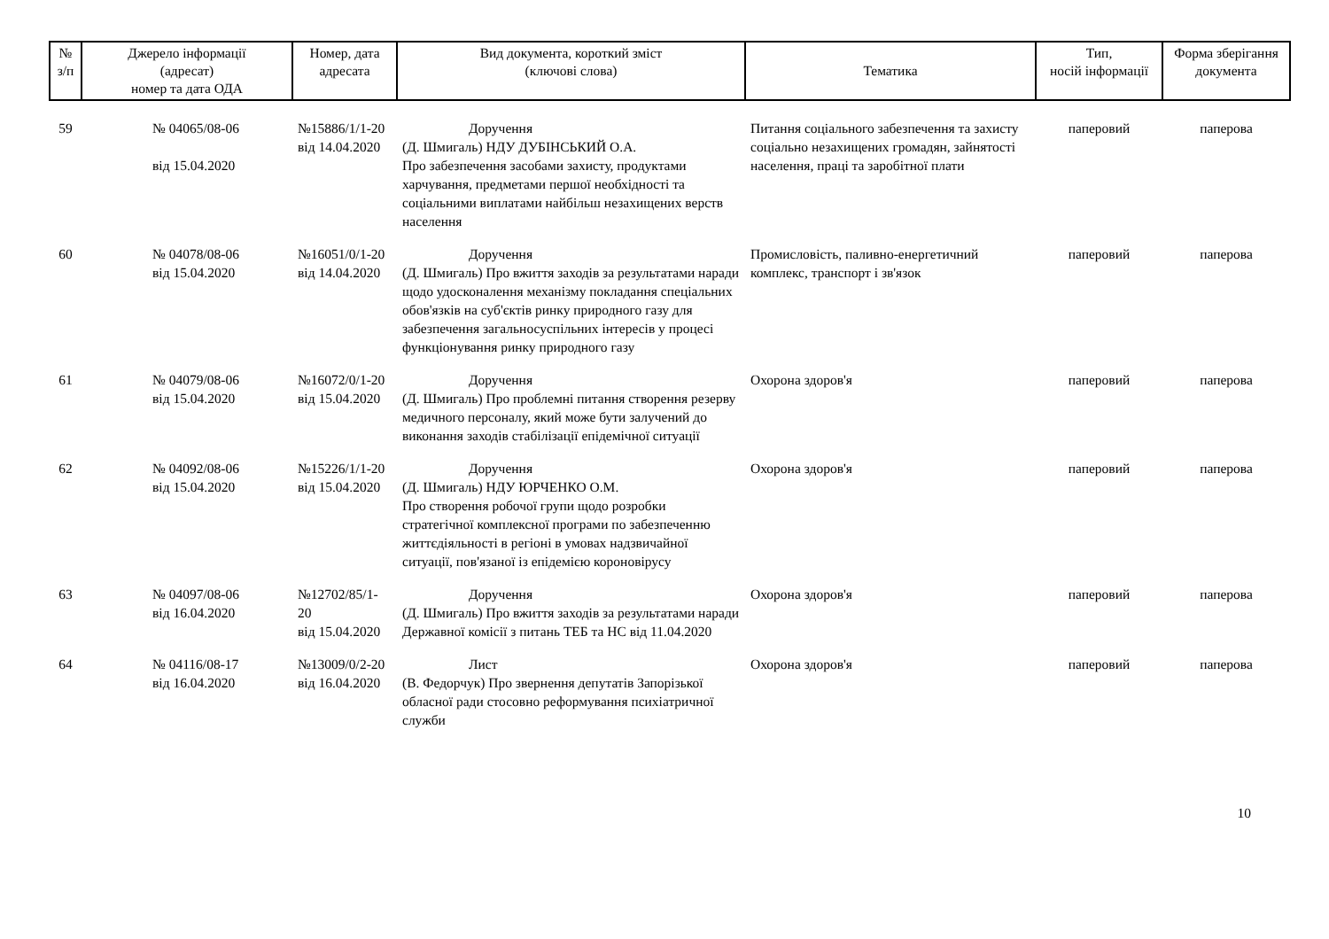| № з/п | Джерело інформації (адресат) номер та дата ОДА | Номер, дата адресата | Вид документа, короткий зміст (ключові слова) | Тематика | Тип, носій інформації | Форма зберігання документа |
| --- | --- | --- | --- | --- | --- | --- |
| 59 | № 04065/08-06 від 15.04.2020 | №15886/1/1-20 від 14.04.2020 | Доручення (Д. Шмигаль) НДУ ДУБІНСЬКИЙ О.А. Про забезпечення засобами захисту, продуктами харчування, предметами першої необхідності та соціальними виплатами найбільш незахищених верств населення | Питання соціального забезпечення та захисту соціально незахищених громадян, зайнятості населення, праці та заробітної плати | паперовий | паперова |
| 60 | № 04078/08-06 від 15.04.2020 | №16051/0/1-20 від 14.04.2020 | Доручення (Д. Шмигаль) Про вжиття заходів за результатами наради щодо удосконалення механізму покладання спеціальних обов'язків на суб'єктів ринку природного газу для забезпечення загальносуспільних інтересів у процесі функціонування ринку природного газу | Промисловість, паливно-енергетичний комплекс, транспорт і зв'язок | паперовий | паперова |
| 61 | № 04079/08-06 від 15.04.2020 | №16072/0/1-20 від 15.04.2020 | Доручення (Д. Шмигаль) Про проблемні питання створення резерву медичного персоналу, який може бути залучений до виконання заходів стабілізації епідемічної ситуації | Охорона здоров'я | паперовий | паперова |
| 62 | № 04092/08-06 від 15.04.2020 | №15226/1/1-20 від 15.04.2020 | Доручення (Д. Шмигаль) НДУ ЮРЧЕНКО О.М. Про створення робочої групи щодо розробки стратегічної комплексної програми по забезпеченню життєдіяльності в регіоні в умовах надзвичайної ситуації, пов'язаної із епідемією короновірусу | Охорона здоров'я | паперовий | паперова |
| 63 | № 04097/08-06 від 16.04.2020 | №12702/85/1-20 від 15.04.2020 | Доручення (Д. Шмигаль) Про вжиття заходів за результатами наради Державної комісії з питань ТЕБ та НС від 11.04.2020 | Охорона здоров'я | паперовий | паперова |
| 64 | № 04116/08-17 від 16.04.2020 | №13009/0/2-20 від 16.04.2020 | Лист (В. Федорчук) Про звернення депутатів Запорізької обласної ради стосовно реформування психіатричної служби | Охорона здоров'я | паперовий | паперова |
10